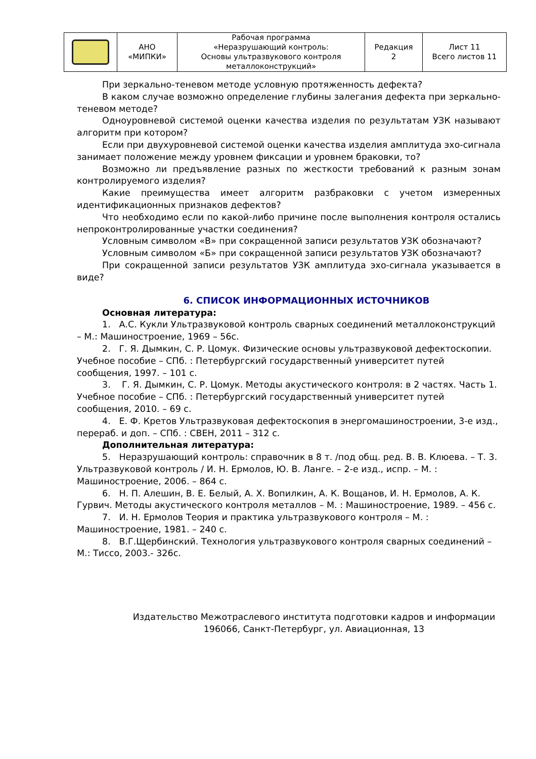| | АНО «МИПКИ» | Рабочая программа «Неразрушающий контроль: Основы ультразвукового контроля металлоконструкций» | Редакция 2 | Лист 11 Всего листов 11 |
При зеркально-теневом методе условную протяженность дефекта?
В каком случае возможно определение глубины залегания дефекта при зеркально-теневом методе?
Одноуровневой системой оценки качества изделия по результатам УЗК называют алгоритм при котором?
Если при двухуровневой системой оценки качества изделия амплитуда эхо-сигнала занимает положение между уровнем фиксации и уровнем браковки, то?
Возможно ли предъявление разных по жесткости требований к разным зонам контролируемого изделия?
Какие преимущества имеет алгоритм разбраковки с учетом измеренных идентификационных признаков дефектов?
Что необходимо если по какой-либо причине после выполнения контроля остались непроконтролированные участки соединения?
Условным символом «В» при сокращенной записи результатов УЗК обозначают?
Условным символом «Б» при сокращенной записи результатов УЗК обозначают?
При сокращенной записи результатов УЗК амплитуда эхо-сигнала указывается в виде?
6. СПИСОК ИНФОРМАЦИОННЫХ ИСТОЧНИКОВ
Основная литература:
1. А.С. Кукли Ультразвуковой контроль сварных соединений металлоконструкций – М.: Машиностроение, 1969 – 56с.
2. Г. Я. Дымкин, С. Р. Цомук. Физические основы ультразвуковой дефектоскопии. Учебное пособие – СПб. : Петербургский государственный университет путей сообщения, 1997. – 101 с.
3. Г. Я. Дымкин, С. Р. Цомук. Методы акустического контроля: в 2 частях. Часть 1. Учебное пособие – СПб. : Петербургский государственный университет путей сообщения, 2010. – 69 с.
4. Е. Ф. Кретов Ультразвуковая дефектоскопия в энергомашиностроении, 3-е изд., перераб. и доп. – СПб. : СВЕН, 2011 – 312 с.
Дополнительная литература:
5. Неразрушающий контроль: справочник в 8 т. /под общ. ред. В. В. Клюева. – Т. 3. Ультразвуковой контроль / И. Н. Ермолов, Ю. В. Ланге. – 2-е изд., испр. – М. : Машиностроение, 2006. – 864 с.
6. Н. П. Алешин, В. Е. Белый, А. Х. Вопилкин, А. К. Вощанов, И. Н. Ермолов, А. К. Гурвич. Методы акустического контроля металлов – М. : Машиностроение, 1989. – 456 с.
7. И. Н. Ермолов Теория и практика ультразвукового контроля – М. : Машиностроение, 1981. – 240 с.
8. В.Г.Щербинский. Технология ультразвукового контроля сварных соединений – М.: Тиссо, 2003.- 326с.
Издательство Межотраслевого института подготовки кадров и информации
196066, Санкт-Петербург, ул. Авиационная, 13